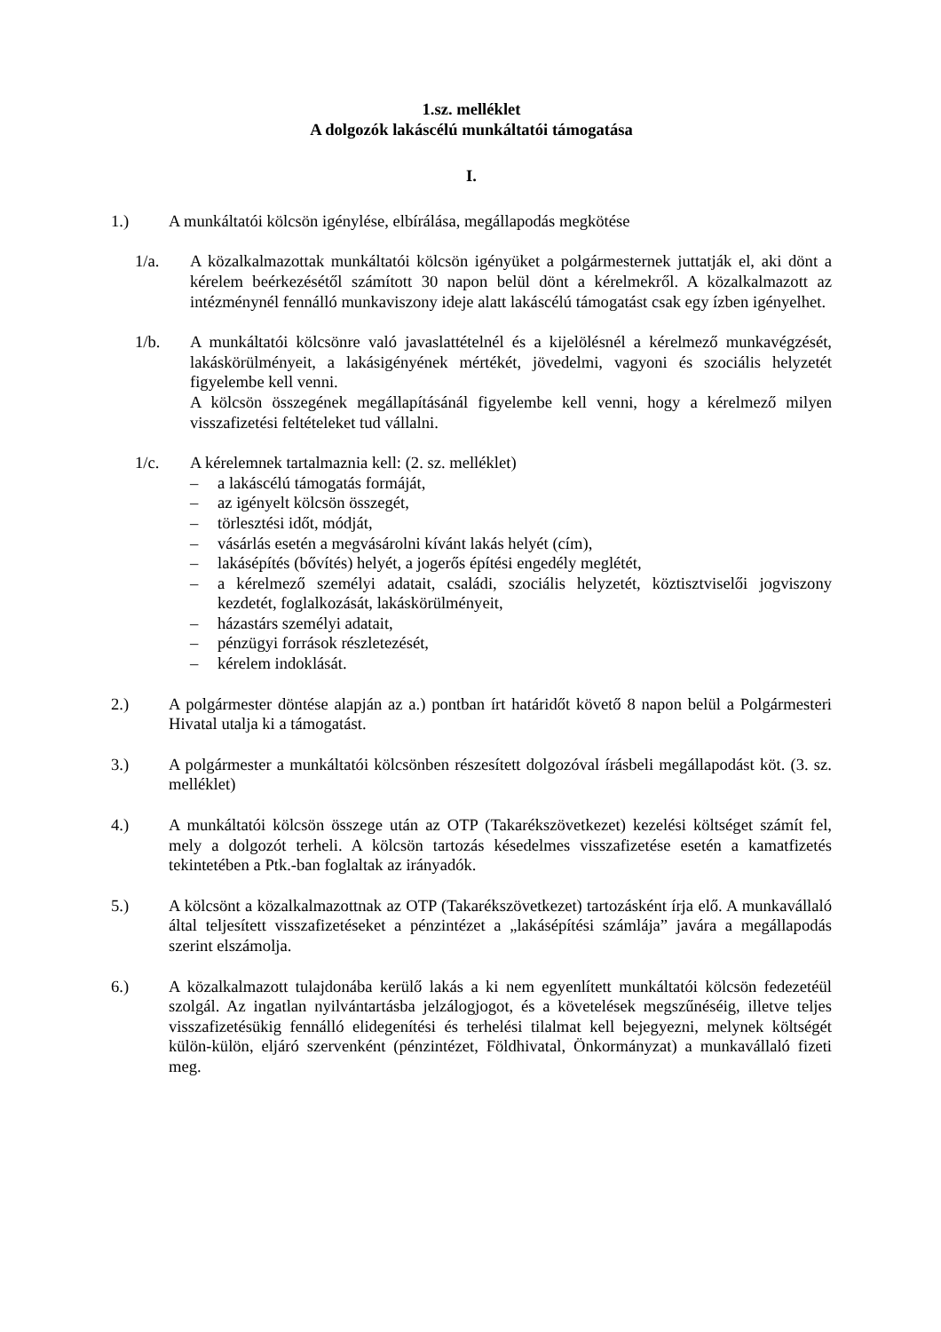1.sz. melléklet
A dolgozók lakáscélú munkáltatói támogatása
I.
1.) A munkáltatói kölcsön igénylése, elbírálása, megállapodás megkötése
1/a. A közalkalmazottak munkáltatói kölcsön igényüket a polgármesternek juttatják el, aki dönt a kérelem beérkezésétől számított 30 napon belül dönt a kérelmekről. A közalkalmazott az intézménynél fennálló munkaviszony ideje alatt lakáscélú támogatást csak egy ízben igényelhet.
1/b. A munkáltatói kölcsönre való javaslattételnél és a kijelölésnél a kérelmező munkavégzését, lakáskörülményeit, a lakásigényének mértékét, jövedelmi, vagyoni és szociális helyzetét figyelembe kell venni.
A kölcsön összegének megállapításánál figyelembe kell venni, hogy a kérelmező milyen visszafizetési feltételeket tud vállalni.
1/c. A kérelemnek tartalmaznia kell: (2. sz. melléklet)
– a lakáscélú támogatás formáját,
– az igényelt kölcsön összegét,
– törlesztési időt, módját,
– vásárlás esetén a megvásárolni kívánt lakás helyét (cím),
– lakásépítés (bővítés) helyét, a jogerős építési engedély meglétét,
– a kérelmező személyi adatait, családi, szociális helyzetét, köztisztviselői jogviszony kezdetét, foglalkozását, lakáskörülményeit,
– házastárs személyi adatait,
– pénzügyi források részletezését,
– kérelem indoklását.
2.) A polgármester döntése alapján az a.) pontban írt határidőt követő 8 napon belül a Polgármesteri Hivatal utalja ki a támogatást.
3.) A polgármester a munkáltatói kölcsönben részesített dolgozóval írásbeli megállapodást köt. (3. sz. melléklet)
4.) A munkáltatói kölcsön összege után az OTP (Takarékszövetkezet) kezelési költséget számít fel, mely a dolgozót terheli. A kölcsön tartozás késedelmes visszafizetése esetén a kamatfizetés tekintetében a Ptk.-ban foglaltak az irányadók.
5.) A kölcsönt a közalkalmazottnak az OTP (Takarékszövetkezet) tartozásként írja elő. A munkavállaló által teljesített visszafizetéseket a pénzintézet a „lakásépítési számlája” javára a megállapodás szerint elszámolja.
6.) A közalkalmazott tulajdonába kerülő lakás a ki nem egyenlített munkáltatói kölcsön fedezetéül szolgál. Az ingatlan nyilvántartásba jelzálogjogot, és a követelések megszűnéséig, illetve teljes visszafizetésükig fennálló elidegenítési és terhelési tilalmat kell bejegyezni, melynek költségét külön-külön, eljáró szervenként (pénzintézet, Földhivatal, Önkormányzat) a munkavállaló fizeti meg.